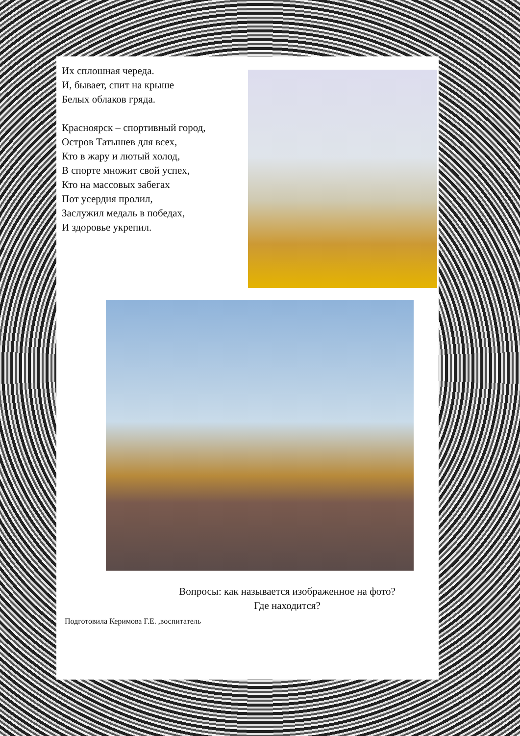Их сплошная череда.
И, бывает, спит на крыше
Белых облаков гряда.
Красноярск – спортивный город,
Остров Татышев для всех,
Кто в жару и лютый холод,
В спорте множит свой успех,
Кто на массовых забегах
Пот усердия пролил,
Заслужил медаль в победах,
И здоровье укрепил.
Вопросы: как называется изображенное на фото?
Где находится?
Подготовила Керимова Г.Е. ,воспитатель